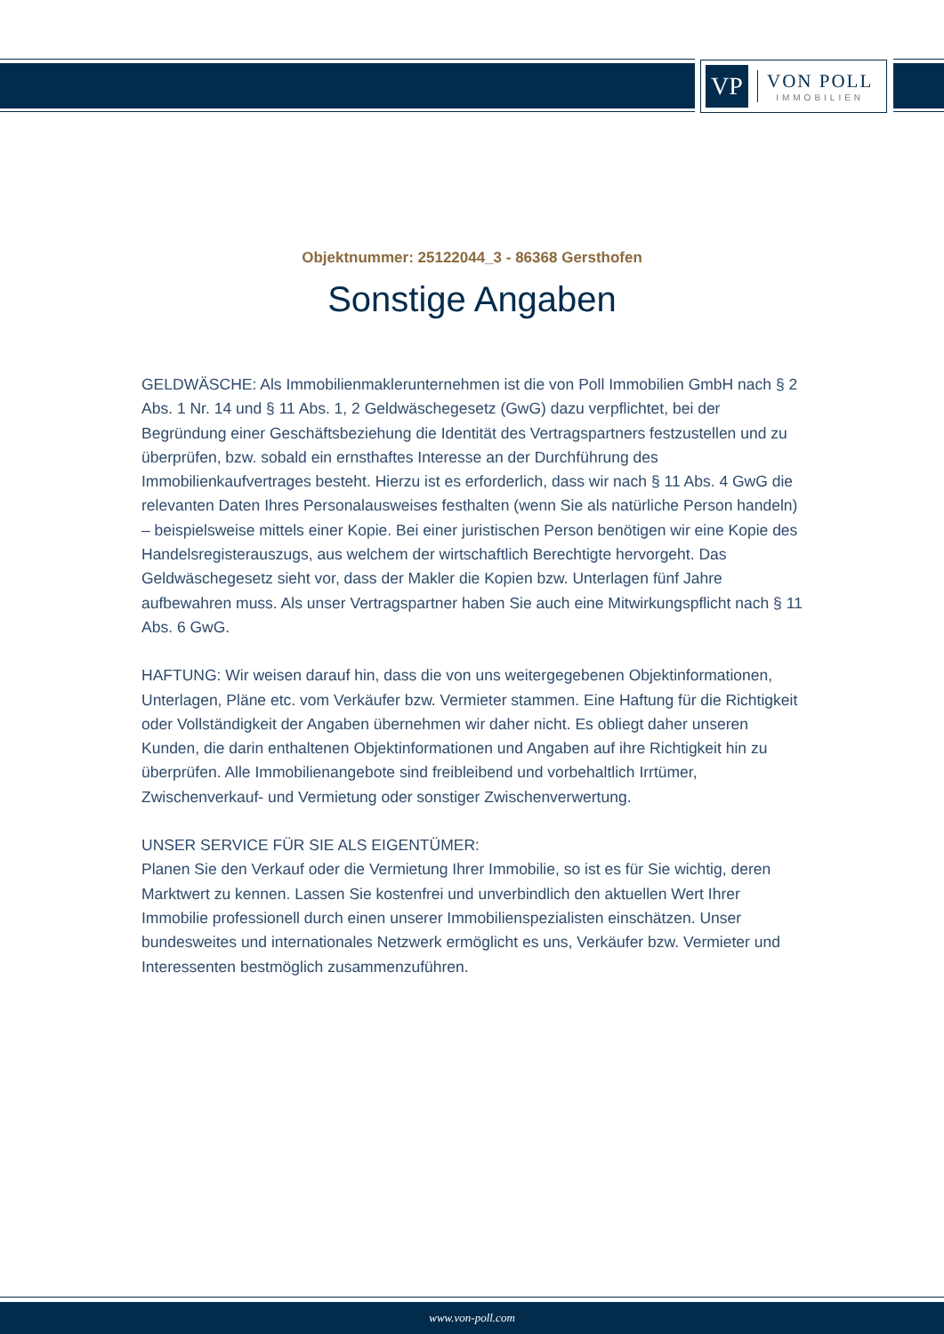VP
VON POLL
IMMOBILIEN
Objektnummer: 25122044_3 - 86368 Gersthofen
Sonstige Angaben
GELDWÄSCHE: Als Immobilienmaklerunternehmen ist die von Poll Immobilien GmbH nach § 2 Abs. 1 Nr. 14 und § 11 Abs. 1, 2 Geldwäschegesetz (GwG) dazu verpflichtet, bei der Begründung einer Geschäftsbeziehung die Identität des Vertragspartners festzustellen und zu überprüfen, bzw. sobald ein ernsthaftes Interesse an der Durchführung des Immobilienkaufvertrages besteht. Hierzu ist es erforderlich, dass wir nach § 11 Abs. 4 GwG die relevanten Daten Ihres Personalausweises festhalten (wenn Sie als natürliche Person handeln) – beispielsweise mittels einer Kopie. Bei einer juristischen Person benötigen wir eine Kopie des Handelsregisterauszugs, aus welchem der wirtschaftlich Berechtigte hervorgeht. Das Geldwäschegesetz sieht vor, dass der Makler die Kopien bzw. Unterlagen fünf Jahre aufbewahren muss. Als unser Vertragspartner haben Sie auch eine Mitwirkungspflicht nach § 11 Abs. 6 GwG.
HAFTUNG: Wir weisen darauf hin, dass die von uns weitergegebenen Objektinformationen, Unterlagen, Pläne etc. vom Verkäufer bzw. Vermieter stammen. Eine Haftung für die Richtigkeit oder Vollständigkeit der Angaben übernehmen wir daher nicht. Es obliegt daher unseren Kunden, die darin enthaltenen Objektinformationen und Angaben auf ihre Richtigkeit hin zu überprüfen. Alle Immobilienangebote sind freibleibend und vorbehaltlich Irrtümer, Zwischenverkauf- und Vermietung oder sonstiger Zwischenverwertung.
UNSER SERVICE FÜR SIE ALS EIGENTÜMER:
Planen Sie den Verkauf oder die Vermietung Ihrer Immobilie, so ist es für Sie wichtig, deren Marktwert zu kennen. Lassen Sie kostenfrei und unverbindlich den aktuellen Wert Ihrer Immobilie professionell durch einen unserer Immobilienspezialisten einschätzen. Unser bundesweites und internationales Netzwerk ermöglicht es uns, Verkäufer bzw. Vermieter und Interessenten bestmöglich zusammenzuführen.
www.von-poll.com